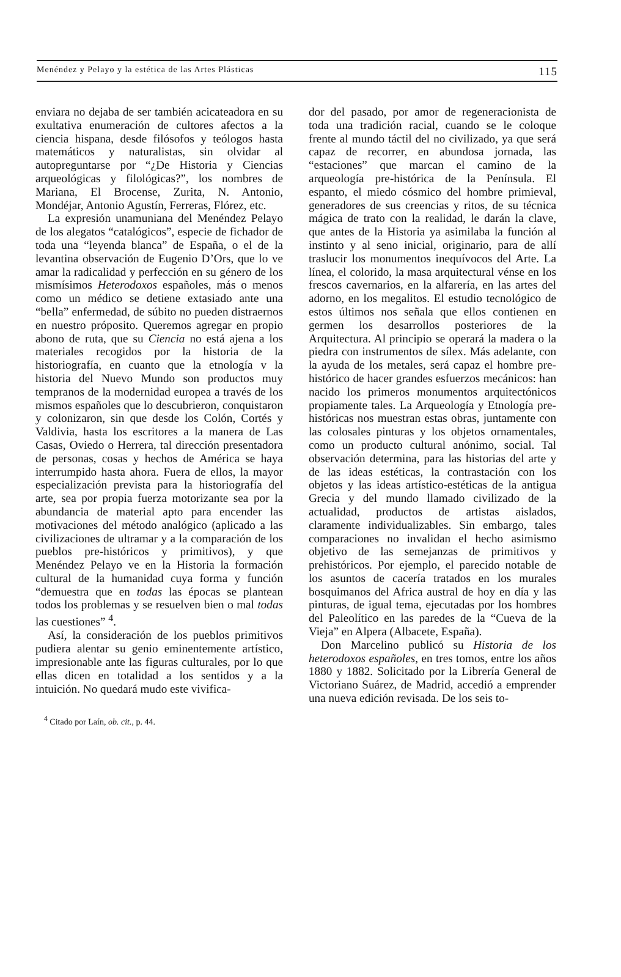Menéndez y Pelayo y la estética de las Artes Plásticas 115
enviara no dejaba de ser también acicateadora en su exultativa enumeración de cultores afectos a la ciencia hispana, desde filósofos y teólogos hasta matemáticos y naturalistas, sin olvidar al autopreguntarse por “¿De Historia y Ciencias arqueológicas y filológicas?”, los nombres de Mariana, El Brocense, Zurita, N. Antonio, Mondéjar, Antonio Agustín, Ferreras, Flórez, etc.
La expresión unamuniana del Menéndez Pelayo de los alegatos “catalógicos”, especie de fichador de toda una “leyenda blanca” de España, o el de la levantina observación de Eugenio D’Ors, que lo ve amar la radicalidad y perfección en su género de los mismísimos Heterodoxos españoles, más o menos como un médico se detiene extasiado ante una “bella” enfermedad, de súbito no pueden distraernos en nuestro próposito. Queremos agregar en propio abono de ruta, que su Ciencia no está ajena a los materiales recogidos por la historia de la historiografía, en cuanto que la etnología v la historia del Nuevo Mundo son productos muy tempranos de la modernidad europea a través de los mismos españoles que lo descubrieron, conquistaron y colonizaron, sin que desde los Colón, Cortés y Valdivia, hasta los escritores a la manera de Las Casas, Oviedo o Herrera, tal dirección presentadora de personas, cosas y hechos de América se haya interrumpido hasta ahora. Fuera de ellos, la mayor especialización prevista para la historiografía del arte, sea por propia fuerza motorizante sea por la abundancia de material apto para encender las motivaciones del método analógico (aplicado a las civilizaciones de ultramar y a la comparación de los pueblos pre-históricos y primitivos), y que Menéndez Pelayo ve en la Historia la formación cultural de la humanidad cuya forma y función “demuestra que en todas las épocas se plantean todos los problemas y se resuelven bien o mal todas las cuestiones” <sup>4</sup>.
Así, la consideración de los pueblos primitivos pudiera alentar su genio eminentemente artístico, impresionable ante las figuras culturales, por lo que ellas dicen en totalidad a los sentidos y a la intuición. No quedará mudo este vivifica-
<sup>4</sup> Citado por Laín, ob. cit., p. 44.
dor del pasado, por amor de regeneracionista de toda una tradición racial, cuando se le coloque frente al mundo táctil del no civilizado, ya que será capaz de recorrer, en abundosa jornada, las “estaciones” que marcan el camino de la arqueología pre-histórica de la Península. El espanto, el miedo cósmico del hombre primieval, generadores de sus creencias y ritos, de su técnica mágica de trato con la realidad, le darán la clave, que antes de la Historia ya asimilaba la función al instinto y al seno inicial, originario, para de allí traslucir los monumentos inequívocos del Arte. La línea, el colorido, la masa arquitectural vénse en los frescos cavernarios, en la alfarería, en las artes del adorno, en los megalitos. El estudio tecnológico de estos últimos nos señala que ellos contienen en germen los desarrollos posteriores de la Arquitectura. Al principio se operará la madera o la piedra con instrumentos de sílex. Más adelante, con la ayuda de los metales, será capaz el hombre pre-histórico de hacer grandes esfuerzos mecánicos: han nacido los primeros monumentos arquitectónicos propiamente tales. La Arqueología y Etnología pre-históricas nos muestran estas obras, juntamente con las colosales pinturas y los objetos ornamentales, como un producto cultural anónimo, social. Tal observación determina, para las historias del arte y de las ideas estéticas, la contrastación con los objetos y las ideas artístico-estéticas de la antigua Grecia y del mundo llamado civilizado de la actualidad, productos de artistas aislados, claramente individualizables. Sin embargo, tales comparaciones no invalidan el hecho asimismo objetivo de las semejanzas de primitivos y prehistóricos. Por ejemplo, el parecido notable de los asuntos de cacería tratados en los murales bosquimanos del Africa austral de hoy en día y las pinturas, de igual tema, ejecutadas por los hombres del Paleolítico en las paredes de la “Cueva de la Vieja” en Alpera (Albacete, España).
Don Marcelino publicó su Historia de los heterodoxos españoles, en tres tomos, entre los años 1880 y 1882. Solicitado por la Librería General de Victoriano Suárez, de Madrid, accedió a emprender una nueva edición revisada. De los seis to-